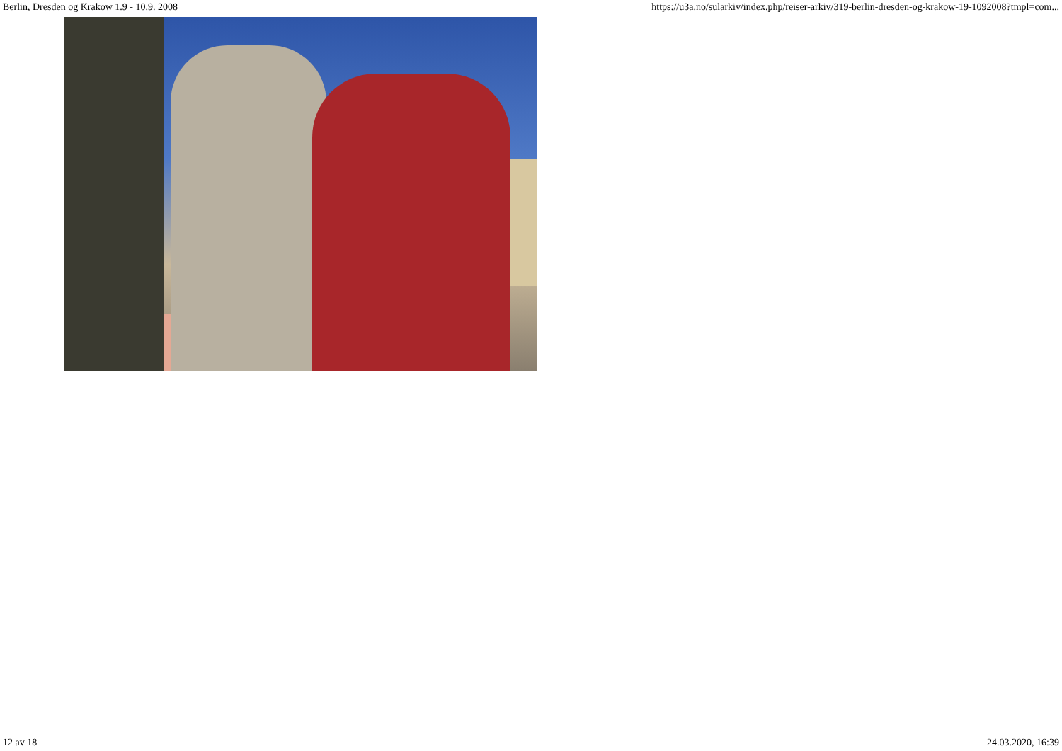Berlin, Dresden og Krakow 1.9 - 10.9. 2008 https://u3a.no/sularkiv/index.php/reiser-arkiv/319-berlin-dresden-og-krakow-19-1092008?tmpl=com...
12 av 18 24.03.2020, 16:39